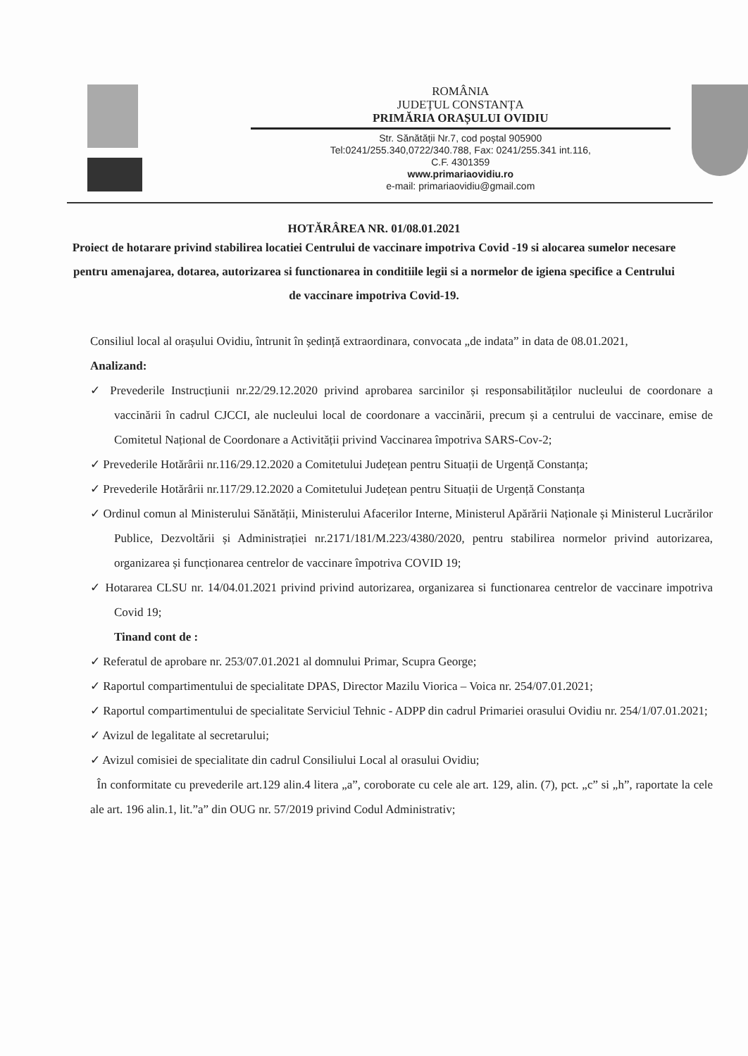ROMÂNIA
JUDEȚUL CONSTANȚA
PRIMĂRIA ORAȘULUI OVIDIU
Str. Sănătății Nr.7, cod poștal 905900
Tel:0241/255.340,0722/340.788, Fax: 0241/255.341 int.116,
C.F. 4301359
www.primariaovidiu.ro
e-mail: primariaovidiu@gmail.com
HOTĂRÂREA NR. 01/08.01.2021
Proiect de hotarare privind stabilirea locatiei Centrului de vaccinare impotriva Covid -19 si alocarea sumelor necesare pentru amenajarea, dotarea, autorizarea si functionarea in conditiile legii si a normelor de igiena specifice a Centrului de vaccinare impotriva Covid-19.
Consiliul local al orașului Ovidiu, întrunit în ședință extraordinara, convocata „de indata” in data de 08.01.2021,
Analizand:
✓ Prevederile Instrucțiunii nr.22/29.12.2020 privind aprobarea sarcinilor și responsabilităților nucleului de coordonare a vaccinării în cadrul CJCCI, ale nucleului local de coordonare a vaccinării, precum și a centrului de vaccinare, emise de Comitetul Național de Coordonare a Activității privind Vaccinarea împotriva SARS-Cov-2;
✓ Prevederile Hotărârii nr.116/29.12.2020 a Comitetului Județean pentru Situații de Urgență Constanța;
✓ Prevederile Hotărârii nr.117/29.12.2020 a Comitetului Județean pentru Situații de Urgență Constanța
✓ Ordinul comun al Ministerului Sănătății, Ministerului Afacerilor Interne, Ministerul Apărării Naționale și Ministerul Lucrărilor Publice, Dezvoltării și Administrației nr.2171/181/M.223/4380/2020, pentru stabilirea normelor privind autorizarea, organizarea și funcționarea centrelor de vaccinare împotriva COVID 19;
✓ Hotararea CLSU nr. 14/04.01.2021 privind privind autorizarea, organizarea si functionarea centrelor de vaccinare impotriva Covid 19;
Tinand cont de :
✓ Referatul de aprobare nr. 253/07.01.2021 al domnului Primar, Scupra George;
✓ Raportul compartimentului de specialitate DPAS, Director Mazilu Viorica – Voica nr. 254/07.01.2021;
✓ Raportul compartimentului de specialitate Serviciul Tehnic - ADPP din cadrul Primariei orasului Ovidiu nr. 254/1/07.01.2021;
✓ Avizul de legalitate al secretarului;
✓ Avizul comisiei de specialitate din cadrul Consiliului Local al orasului Ovidiu;
În conformitate cu prevederile art.129 alin.4 litera „a”, coroborate cu cele ale art. 129, alin. (7), pct. „c” si „h”, raportate la cele ale art. 196 alin.1, lit.”a” din OUG nr. 57/2019 privind Codul Administrativ;